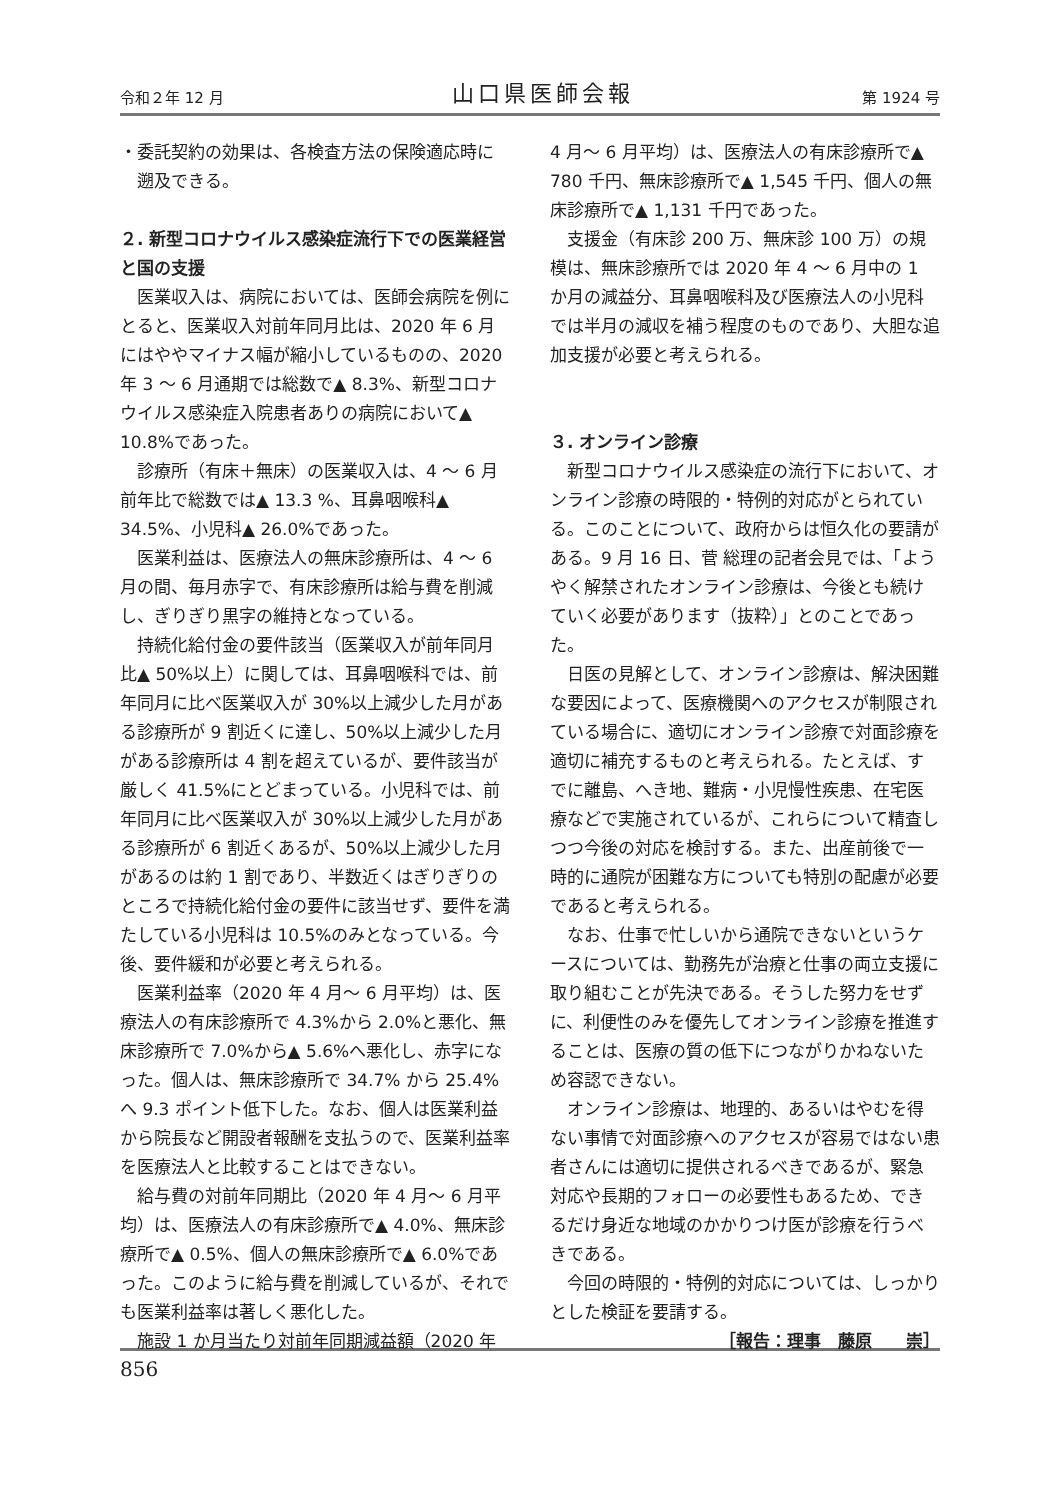令和２年 12 月 山口県医師会報 第 1924 号
・委託契約の効果は、各検査方法の保険適応時に
　遡及できる。
２. 新型コロナウイルス感染症流行下での医業経営と国の支援
医業収入は、病院においては、医師会病院を例にとると、医業収入対前年同月比は、2020 年 6 月にはややマイナス幅が縮小しているものの、2020 年 3 ～ 6 月通期では総数で▲ 8.3%、新型コロナウイルス感染症入院患者ありの病院において▲ 10.8%であった。
診療所（有床＋無床）の医業収入は、4 ～ 6 月前年比で総数では▲ 13.3 %、耳鼻咽喉科▲ 34.5%、小児科▲ 26.0%であった。
医業利益は、医療法人の無床診療所は、4 ～ 6 月の間、毎月赤字で、有床診療所は給与費を削減し、ぎりぎり黒字の維持となっている。
持続化給付金の要件該当（医業収入が前年同月比▲ 50%以上）に関しては、耳鼻咽喉科では、前年同月に比べ医業収入が 30%以上減少した月がある診療所が 9 割近くに達し、50%以上減少した月がある診療所は 4 割を超えているが、要件該当が厳しく 41.5%にとどまっている。小児科では、前年同月に比べ医業収入が 30%以上減少した月がある診療所が 6 割近くあるが、50%以上減少した月があるのは約 1 割であり、半数近くはぎりぎりのところで持続化給付金の要件に該当せず、要件を満たしている小児科は 10.5%のみとなっている。今後、要件緩和が必要と考えられる。
医業利益率（2020 年 4 月～ 6 月平均）は、医療法人の有床診療所で 4.3%から 2.0%と悪化、無床診療所で 7.0%から▲ 5.6%へ悪化し、赤字になった。個人は、無床診療所で 34.7% から 25.4%へ 9.3 ポイント低下した。なお、個人は医業利益から院長など開設者報酬を支払うので、医業利益率を医療法人と比較することはできない。
給与費の対前年同期比（2020 年 4 月～ 6 月平均）は、医療法人の有床診療所で▲ 4.0%、無床診療所で▲ 0.5%、個人の無床診療所で▲ 6.0%であった。このように給与費を削減しているが、それでも医業利益率は著しく悪化した。
施設 1 か月当たり対前年同期減益額（2020 年
4 月～ 6 月平均）は、医療法人の有床診療所で▲ 780 千円、無床診療所で▲ 1,545 千円、個人の無床診療所で▲ 1,131 千円であった。
支援金（有床診 200 万、無床診 100 万）の規模は、無床診療所では 2020 年 4 ～ 6 月中の 1 か月の減益分、耳鼻咽喉科及び医療法人の小児科では半月の減収を補う程度のものであり、大胆な追加支援が必要と考えられる。
３. オンライン診療
新型コロナウイルス感染症の流行下において、オンライン診療の時限的・特例的対応がとられている。このことについて、政府からは恒久化の要請がある。9 月 16 日、菅 総理の記者会見では、「ようやく解禁されたオンライン診療は、今後とも続けていく必要があります（抜粋）」とのことであった。
日医の見解として、オンライン診療は、解決困難な要因によって、医療機関へのアクセスが制限されている場合に、適切にオンライン診療で対面診療を適切に補充するものと考えられる。たとえば、すでに離島、へき地、難病・小児慢性疾患、在宅医療などで実施されているが、これらについて精査しつつ今後の対応を検討する。また、出産前後で一時的に通院が困難な方についても特別の配慮が必要であると考えられる。
なお、仕事で忙しいから通院できないというケースについては、勤務先が治療と仕事の両立支援に取り組むことが先決である。そうした努力をせずに、利便性のみを優先してオンライン診療を推進することは、医療の質の低下につながりかねないため容認できない。
オンライン診療は、地理的、あるいはやむを得ない事情で対面診療へのアクセスが容易ではない患者さんには適切に提供されるべきであるが、緊急対応や長期的フォローの必要性もあるため、できるだけ身近な地域のかかりつけ医が診療を行うべきである。
今回の時限的・特例的対応については、しっかりとした検証を要請する。
［報告：理事　藤原　　崇］
856